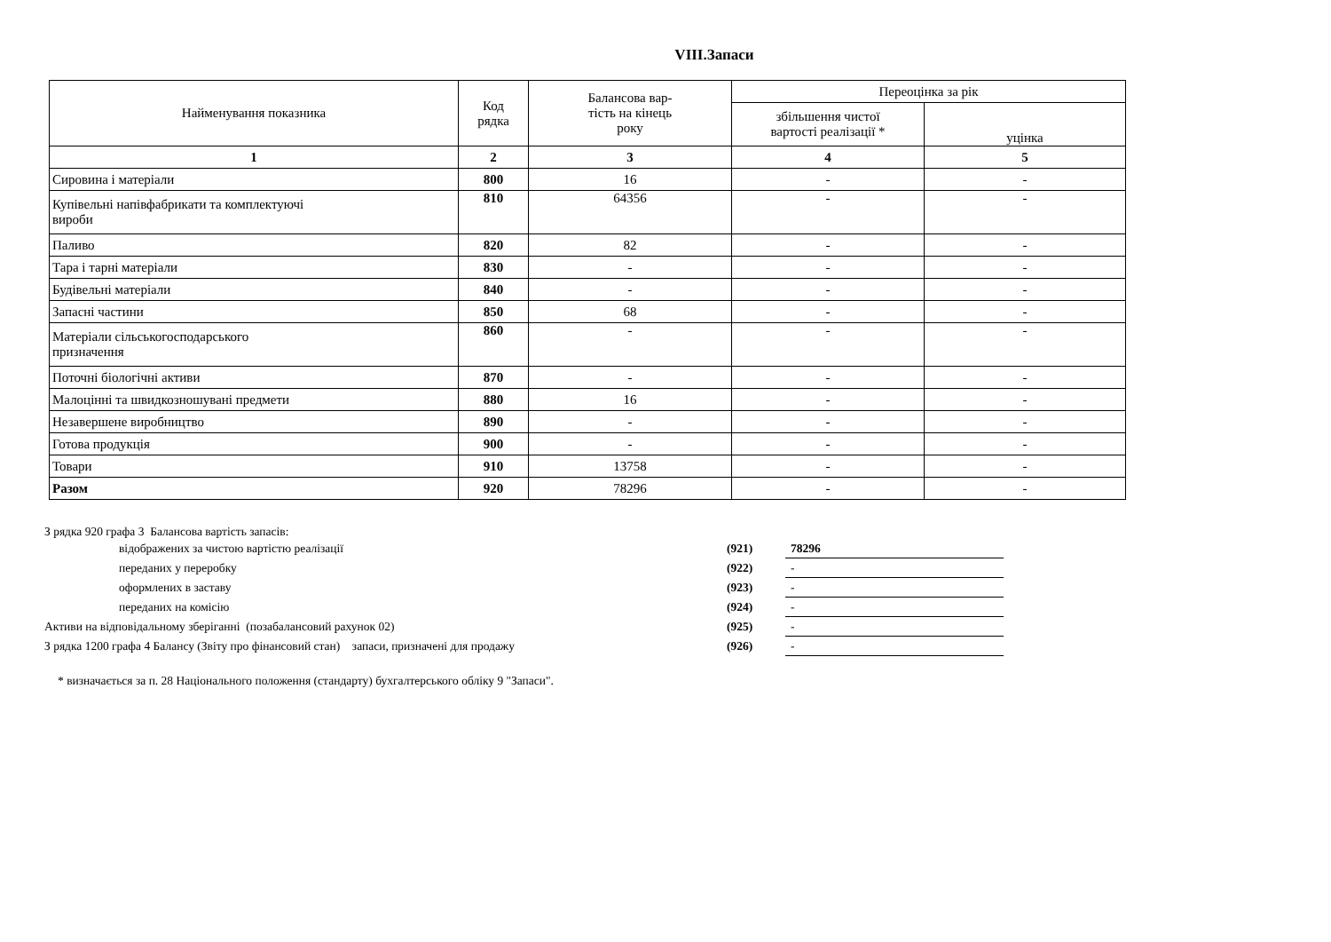VIII.Запаси
| Найменування показника | Код рядка | Балансова вар- тість на кінець року | Переоцінка за рік | |
| --- | --- | --- | --- | --- |
| | | | збільшення чистої вартості реалізації * | уцінка |
| 1 | 2 | 3 | 4 | 5 |
| Сировина і матеріали | 800 | 16 | - | - |
| Купівельні напівфабрикати та комплектуючі вироби | 810 | 64356 | - | - |
| Паливо | 820 | 82 | - | - |
| Тара і тарні матеріали | 830 | - | - | - |
| Будівельні матеріали | 840 | - | - | - |
| Запасні частини | 850 | 68 | - | - |
| Матеріали сільськогосподарського призначення | 860 | - | - | - |
| Поточні біологічні активи | 870 | - | - | - |
| Малоцінні та швидкозношувані предмети | 880 | 16 | - | - |
| Незавершене виробництво | 890 | - | - | - |
| Готова продукція | 900 | - | - | - |
| Товари | 910 | 13758 | - | - |
| Разом | 920 | 78296 | - | - |
З рядка 920 графа 3 Балансова вартість запасів:
| відображених за чистою вартістю реалізації | (921) | 78296 |
| переданих у переробку | (922) | - |
| оформлених в заставу | (923) | - |
| переданих на комісію | (924) | - |
| Активи на відповідальному зберіганні (позабалансовий рахунок 02) | (925) | - |
| З рядка 1200 графа 4 Балансу (Звіту про фінансовий стан) запаси, призначені для продажу | (926) | - |
* визначається за п. 28 Національного положення (стандарту) бухгалтерського обліку 9 "Запаси".